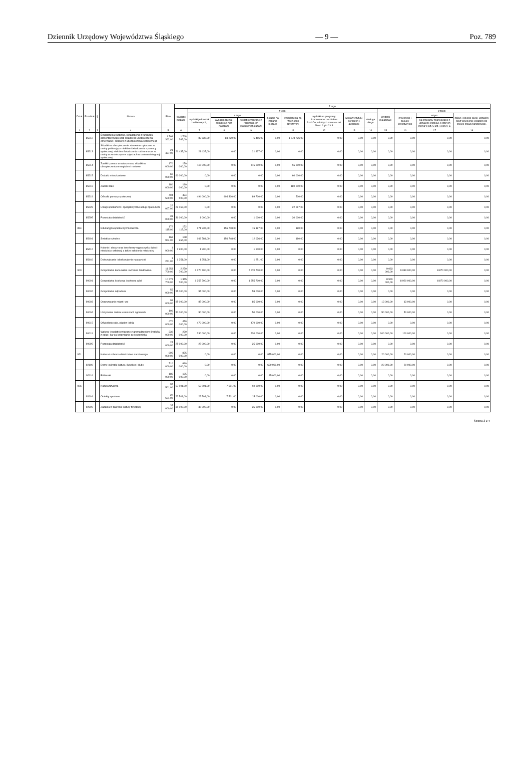Dziennik Urzędowy Województwa Śląskiego — 9 — Poz. 789
| Dział | Rozdział | § | Nazwa | Plan | Z tego | | | | | | | | | | | | |
| --- | --- | --- | --- | --- | --- | --- | --- | --- | --- | --- | --- | --- | --- | --- | --- | --- | --- |
| | | | | | Wydatki bieżące | z tego: | | | | | | | | Wydatki majątkowe | z tego: | | |
| | | | | | | wydatki jednostek budżetowych, | z tego: | | dotacje na zadania bieżące | świadczenia na rzecz osób fizycznych; | wydatki na programy finansowane z udziałem środków, o których mowa w art. 5 ust. 1 pkt 2 i 3 | wypłaty z tytułu poręczeń i gwarancji | obsługa długu | | inwestycje i zakupy inwestycyjne | w tym: | zakup i objęcie akcji i udziałów oraz wniesienie wkładów do spółek prawa handlowego. |
| | | | | | | | wynagrodzenia i składki od nich naliczane | wydatki związane z realizacją ich statutowych zadań; | | | | | | | | na programy finansowane z udziałem środków, o których mowa w art. 5 ust. 1 pkt 2 i 3, | |
| 1 | 2 | 3 | 4 | 5 | 6 | 7 | 8 | 9 | 10 | 11 | 12 | 13 | 14 | 15 | 16 | 17 | 18 |
| | 85212 | | Świadczenia rodzinne, świadczenia z funduszu alimentacyjnego oraz składki na ubezpieczenia emerytalne i rentowe z ubezpieczenia społecznego | 1 768 362,00 | 1 768 362,00 | 89 636,00 | 84 220,00 | 5 416,00 | 0,00 | 1 678 726,00 | 0,00 | 0,00 | 0,00 | 0,00 | 0,00 | 0,00 | 0,00 |
| | 85213 | | Składki na ubezpieczenie zdrowotne opłacane za osoby pobierające niektóre świadczenia z pomocy społecznej, niektóre świadczenia rodzinne oraz za osoby uczestniczące w zajęciach w centrum integracji społecznej. | 21 437,00 | 21 437,00 | 21 437,00 | 0,00 | 21 437,00 | 0,00 | 0,00 | 0,00 | 0,00 | 0,00 | 0,00 | 0,00 | 0,00 | 0,00 |
| | 85214 | | Zasiłki i pomoc w naturze oraz składki na ubezpieczenia emerytalne i rentowe | 170 000,00 | 170 000,00 | 115 000,00 | 0,00 | 115 000,00 | 0,00 | 55 000,00 | 0,00 | 0,00 | 0,00 | 0,00 | 0,00 | 0,00 | 0,00 |
| | 85215 | | Dodatki mieszkaniowe | 60 000,00 | 60 000,00 | 0,00 | 0,00 | 0,00 | 0,00 | 60 000,00 | 0,00 | 0,00 | 0,00 | 0,00 | 0,00 | 0,00 | 0,00 |
| | 85216 | | Zasiłki stałe | 180 000,00 | 180 000,00 | 0,00 | 0,00 | 0,00 | 0,00 | 180 000,00 | 0,00 | 0,00 | 0,00 | 0,00 | 0,00 | 0,00 | 0,00 |
| | 85219 | | Ośrodki pomocy społecznej | 494 500,00 | 494 500,00 | 494 000,00 | 404 300,00 | 89 700,00 | 0,00 | 500,00 | 0,00 | 0,00 | 0,00 | 0,00 | 0,00 | 0,00 | 0,00 |
| | 85228 | | Usługi opiekuńcze i specjalistyczne usługi opiekuńcze | 22 067,00 | 22 067,00 | 0,00 | 0,00 | 0,00 | 0,00 | 22 067,00 | 0,00 | 0,00 | 0,00 | 0,00 | 0,00 | 0,00 | 0,00 |
| | 85295 | | Pozostała działalność | 31 000,00 | 31 000,00 | 1 000,00 | 0,00 | 1 000,00 | 0,00 | 30 000,00 | 0,00 | 0,00 | 0,00 | 0,00 | 0,00 | 0,00 | 0,00 |
| 854 | | | Edukacyjna opieka wychowawcza | 172 115,00 | 172 115,00 | 171 935,00 | 156 748,00 | 15 187,00 | 0,00 | 180,00 | 0,00 | 0,00 | 0,00 | 0,00 | 0,00 | 0,00 | 0,00 |
| | 85401 | | Świetlice szkolne | 168 964,00 | 168 964,00 | 168 784,00 | 156 748,00 | 12 036,00 | 0,00 | 180,00 | 0,00 | 0,00 | 0,00 | 0,00 | 0,00 | 0,00 | 0,00 |
| | 85412 | | Kolonie i obozy oraz inne formy wypoczynku dzieci i młodzieży szkolnej, a także szkolenia młodzieży | 1 900,00 | 1 900,00 | 1 900,00 | 0,00 | 1 900,00 | 0,00 | 0,00 | 0,00 | 0,00 | 0,00 | 0,00 | 0,00 | 0,00 | 0,00 |
| | 85446 | | Dokształcanie i doskonalenie nauczycieli | 1 251,00 | 1 251,00 | 1 251,00 | 0,00 | 1 251,00 | 0,00 | 0,00 | 0,00 | 0,00 | 0,00 | 0,00 | 0,00 | 0,00 | 0,00 |
| 900 | | | Gospodarka komunalna i ochrona środowiska | 11 353 700,00 | 2 270 700,00 | 2 270 700,00 | 0,00 | 2 270 700,00 | 0,00 | 0,00 | 0,00 | 0,00 | 0,00 | 9 083 000,00 | 9 083 000,00 | 8 870 000,00 | 0,00 |
| | 90001 | | Gospodarka ściekowa i ochrona wód | 10 275 700,00 | 1 355 700,00 | 1 355 700,00 | 0,00 | 1 355 700,00 | 0,00 | 0,00 | 0,00 | 0,00 | 0,00 | 8 920 000,00 | 8 920 000,00 | 8 870 000,00 | 0,00 |
| | 90002 | | Gospodarka odpadami | 55 000,00 | 55 000,00 | 55 000,00 | 0,00 | 55 000,00 | 0,00 | 0,00 | 0,00 | 0,00 | 0,00 | 0,00 | 0,00 | 0,00 | 0,00 |
| | 90003 | | Oczyszczanie miast i wsi | 98 000,00 | 85 000,00 | 85 000,00 | 0,00 | 85 000,00 | 0,00 | 0,00 | 0,00 | 0,00 | 0,00 | 13 000,00 | 13 000,00 | 0,00 | 0,00 |
| | 90004 | | Utrzymanie zieleni w miastach i gminach | 100 000,00 | 50 000,00 | 50 000,00 | 0,00 | 50 000,00 | 0,00 | 0,00 | 0,00 | 0,00 | 0,00 | 50 000,00 | 50 000,00 | 0,00 | 0,00 |
| | 90015 | | Oświetlenie ulic, placów i dróg | 470 000,00 | 470 000,00 | 470 000,00 | 0,00 | 470 000,00 | 0,00 | 0,00 | 0,00 | 0,00 | 0,00 | 0,00 | 0,00 | 0,00 | 0,00 |
| | 90019 | | Wpływy i wydatki związane z gromadzeniem środków z opłat i kar za korzystanie ze środowiska | 330 000,00 | 230 000,00 | 230 000,00 | 0,00 | 230 000,00 | 0,00 | 0,00 | 0,00 | 0,00 | 0,00 | 100 000,00 | 100 000,00 | 0,00 | 0,00 |
| | 90095 | | Pozostała działalność | 25 000,00 | 25 000,00 | 25 000,00 | 0,00 | 25 000,00 | 0,00 | 0,00 | 0,00 | 0,00 | 0,00 | 0,00 | 0,00 | 0,00 | 0,00 |
| 921 | | | Kultura i ochrona dziedzictwa narodowego | 895 000,00 | 875 000,00 | 0,00 | 0,00 | 0,00 | 875 000,00 | 0,00 | 0,00 | 0,00 | 0,00 | 20 000,00 | 20 000,00 | 0,00 | 0,00 |
| | 92109 | | Domy i ośrodki kultury, świetlice i kluby | 710 000,00 | 690 000,00 | 0,00 | 0,00 | 0,00 | 690 000,00 | 0,00 | 0,00 | 0,00 | 0,00 | 20 000,00 | 20 000,00 | 0,00 | 0,00 |
| | 92116 | | Biblioteki | 185 000,00 | 185 000,00 | 0,00 | 0,00 | 0,00 | 185 000,00 | 0,00 | 0,00 | 0,00 | 0,00 | 0,00 | 0,00 | 0,00 | 0,00 |
| 926 | | | Kultura fizyczna | 57 501,00 | 57 501,00 | 57 501,00 | 7 501,00 | 50 000,00 | 0,00 | 0,00 | 0,00 | 0,00 | 0,00 | 0,00 | 0,00 | 0,00 | 0,00 |
| | 92601 | | Obiekty sportowe | 22 501,00 | 22 501,00 | 22 501,00 | 7 501,00 | 15 000,00 | 0,00 | 0,00 | 0,00 | 0,00 | 0,00 | 0,00 | 0,00 | 0,00 | 0,00 |
| | 92605 | | Zadania w zakresie kultury fizycznej | 35 000,00 | 35 000,00 | 35 000,00 | 0,00 | 35 000,00 | 0,00 | 0,00 | 0,00 | 0,00 | 0,00 | 0,00 | 0,00 | 0,00 | 0,00 |
Strona 3 z 4